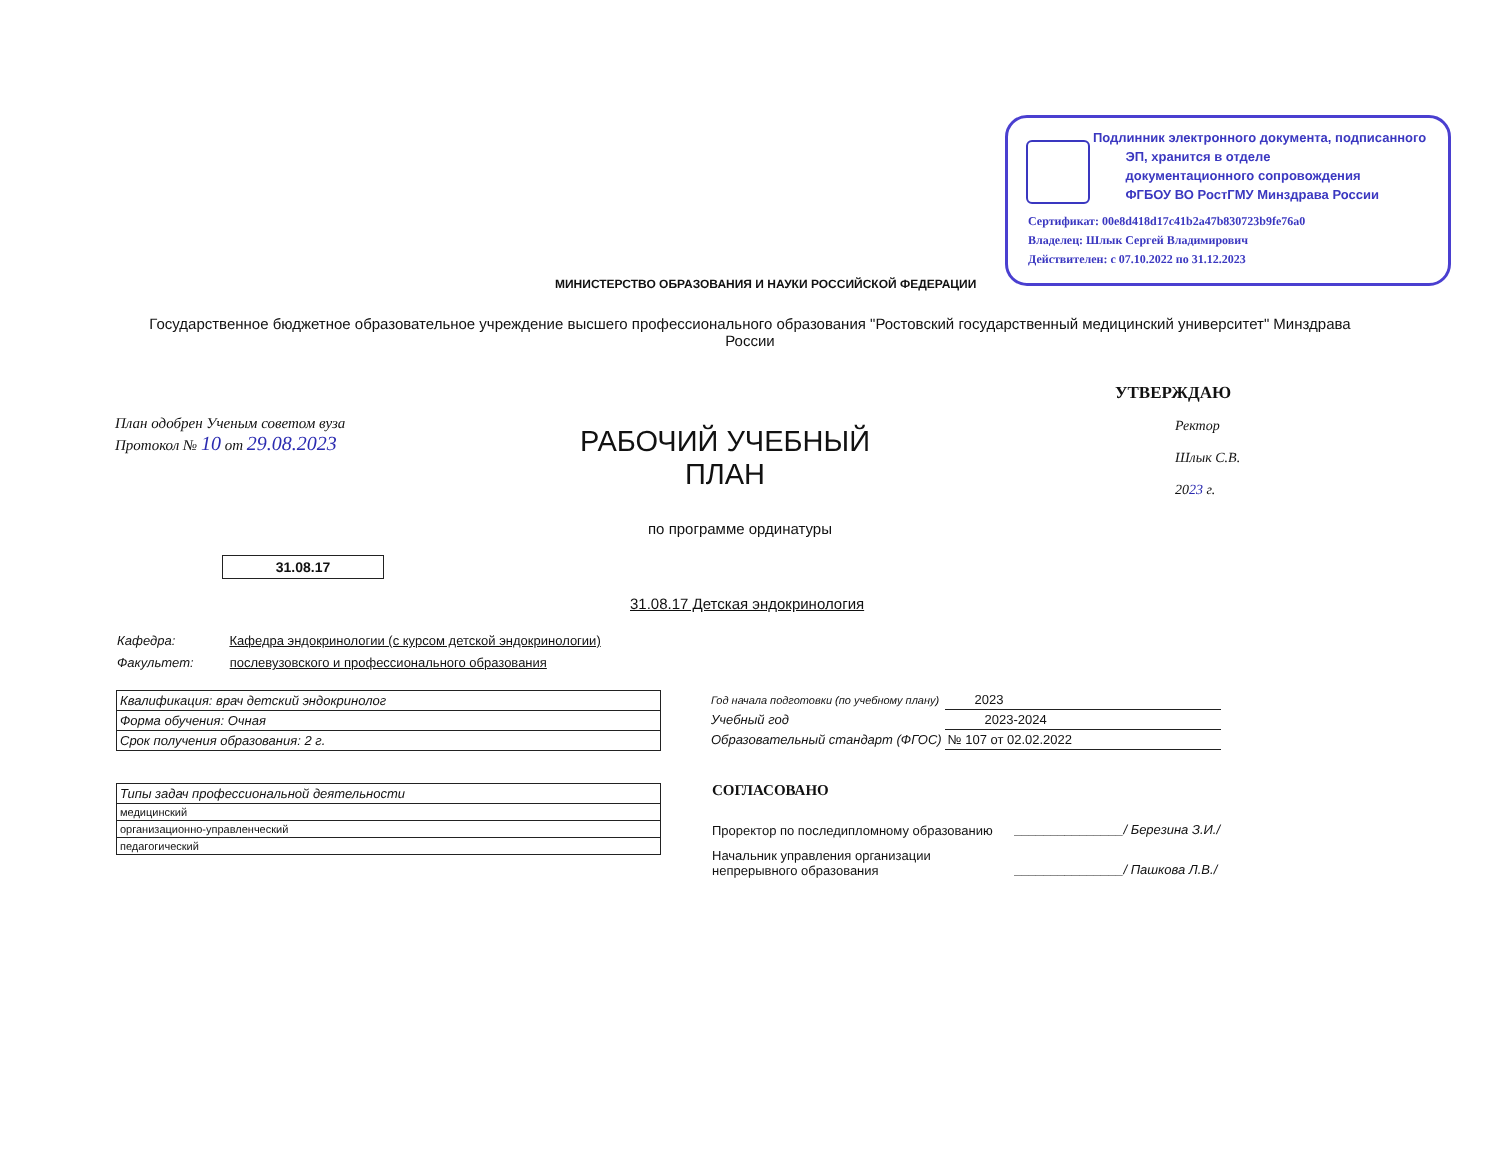Подлинник электронного документа, подписанного
ЭП, хранится в отделе
документационного сопровождения
ФГБОУ ВО РостГМУ Минздрава России
Сертификат: 00e8d418d17c41b2a47b830723b9fe76a0
Владелец: Шлык Сергей Владимирович
Действителен: с 07.10.2022 по 31.12.2023
МИНИСТЕРСТВО ОБРАЗОВАНИЯ И НАУКИ РОССИЙСКОЙ ФЕДЕРАЦИИ
Государственное бюджетное образовательное учреждение высшего профессионального образования "Ростовский государственный медицинский университет" Минздрава России
План одобрен Ученым советом вуза
Протокол № 10 от 29.08.2023
РАБОЧИЙ УЧЕБНЫЙ ПЛАН
по программе ординатуры
УТВЕРЖДАЮ
Ректор
Шлык С.В.
2023 г.
31.08.17
31.08.17 Детская эндокринология
Кафедра: Кафедра эндокринологии (с курсом детской эндокринологии)
Факультет: послевузовского и профессионального образования
| Квалификация: врач детский эндокринолог |
| Форма обучения: Очная |
| Срок получения образования: 2 г. |
| Типы задач профессиональной деятельности |
| медицинский |
| организационно-управленческий |
| педагогический |
| Год начала подготовки (по учебному плану) | 2023 |
| Учебный год | 2023-2024 |
| Образовательный стандарт (ФГОС) | № 107 от 02.02.2022 |
СОГЛАСОВАНО
Проректор по последипломному образованию
_______________/ Березина З.И./
Начальник управления организации
непрерывного образования
_______________/ Пашкова Л.В./